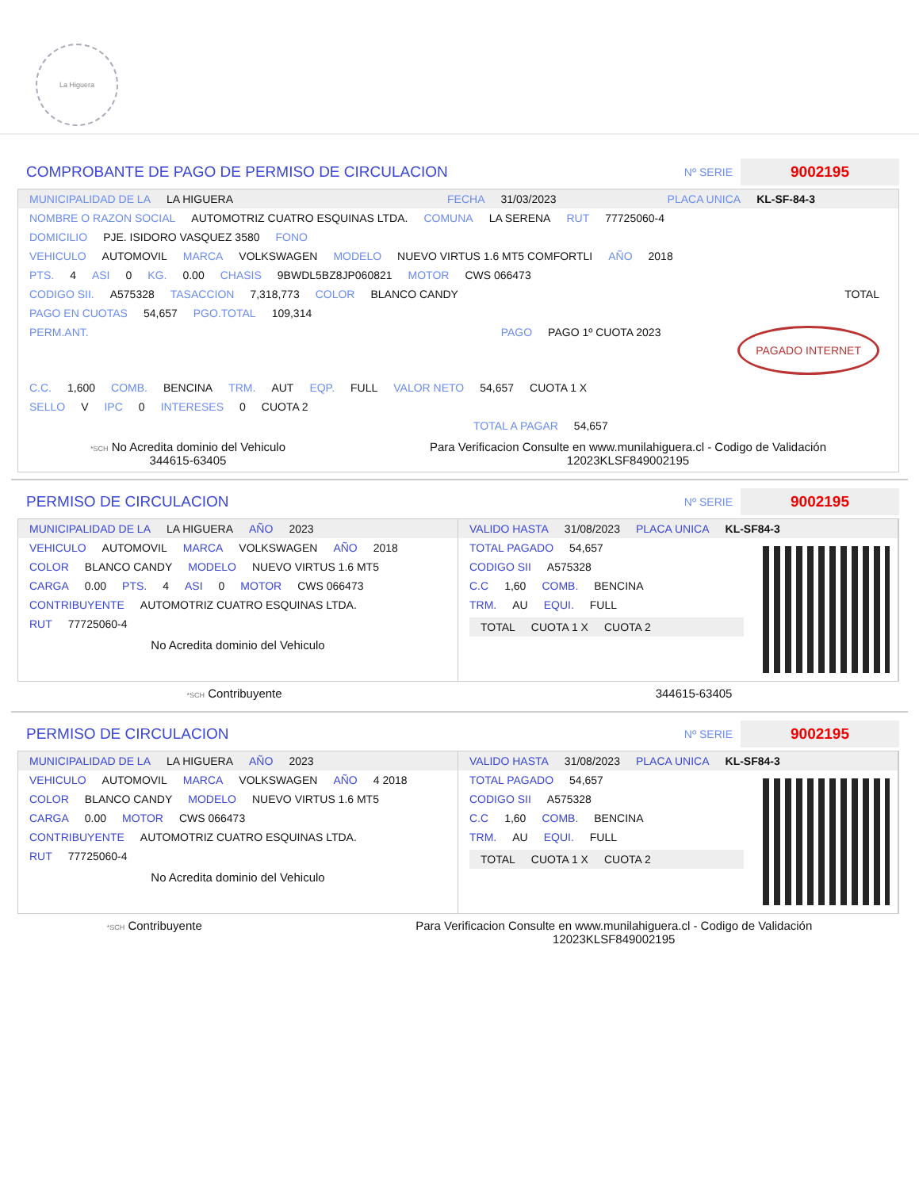La Higuera
COMPROBANTE DE PAGO DE PERMISO DE CIRCULACION
Nº SERIE
9002195
MUNICIPALIDAD DE LA LA HIGUERA FECHA 31/03/2023 PLACA UNICA KL-SF-84-3
NOMBRE O RAZON SOCIAL AUTOMOTRIZ CUATRO ESQUINAS LTDA. COMUNA LA SERENA RUT 77725060-4
DOMICILIO PJE. ISIDORO VASQUEZ 3580 FONO
VEHICULO AUTOMOVIL MARCA VOLKSWAGEN MODELO NUEVO VIRTUS 1.6 MT5 COMFORTLI AÑO 2018
PTS. 4 ASI 0 KG. 0.00 CHASIS 9BWDL5BZ8JP060821 MOTOR CWS 066473
CODIGO SII. A575328 TASACCION 7,318,773 COLOR BLANCO CANDY TOTAL
PAGO EN CUOTAS 54,657 PGO.TOTAL 109,314
PERM.ANT. PAGO PAGO 1º CUOTA 2023 PAGADO INTERNET
C.C. 1,600 COMB. BENCINA TRM. AUT EQP. FULL VALOR NETO 54,657 CUOTA 1 X
SELLO V IPC 0 INTERESES 0 CUOTA 2
TOTAL A PAGAR 54,657
*SCH No Acredita dominio del Vehiculo
344615-63405
Para Verificacion Consulte en www.munilahiguera.cl - Codigo de Validación
12023KLSF849002195
PERMISO DE CIRCULACION
Nº SERIE
9002195
MUNICIPALIDAD DE LA LA HIGUERA AÑO 2023
VEHICULO AUTOMOVIL MARCA VOLKSWAGEN AÑO 2018
COLOR BLANCO CANDY MODELO NUEVO VIRTUS 1.6 MT5
CARGA 0.00 PTS. 4 ASI 0 MOTOR CWS 066473
CONTRIBUYENTE AUTOMOTRIZ CUATRO ESQUINAS LTDA.
RUT 77725060-4
No Acredita dominio del Vehiculo
VALIDO HASTA 31/08/2023 PLACA UNICA KL-SF84-3
TOTAL PAGADO 54,657
CODIGO SII A575328
C.C 1,60 COMB. BENCINA
TRM. AU EQUI. FULL
TOTAL CUOTA 1 X CUOTA 2
*SCH Contribuyente 344615-63405
PERMISO DE CIRCULACION
Nº SERIE
9002195
MUNICIPALIDAD DE LA LA HIGUERA AÑO 2023
VEHICULO AUTOMOVIL MARCA VOLKSWAGEN AÑO 4 2018
COLOR BLANCO CANDY MODELO NUEVO VIRTUS 1.6 MT5
CARGA 0.00 MOTOR CWS 066473
CONTRIBUYENTE AUTOMOTRIZ CUATRO ESQUINAS LTDA.
RUT 77725060-4
No Acredita dominio del Vehiculo
VALIDO HASTA 31/08/2023 PLACA UNICA KL-SF84-3
TOTAL PAGADO 54,657
CODIGO SII A575328
C.C 1,60 COMB. BENCINA
TRM. AU EQUI. FULL
TOTAL CUOTA 1 X CUOTA 2
*SCH Contribuyente Para Verificacion Consulte en www.munilahiguera.cl - Codigo de Validación
12023KLSF849002195